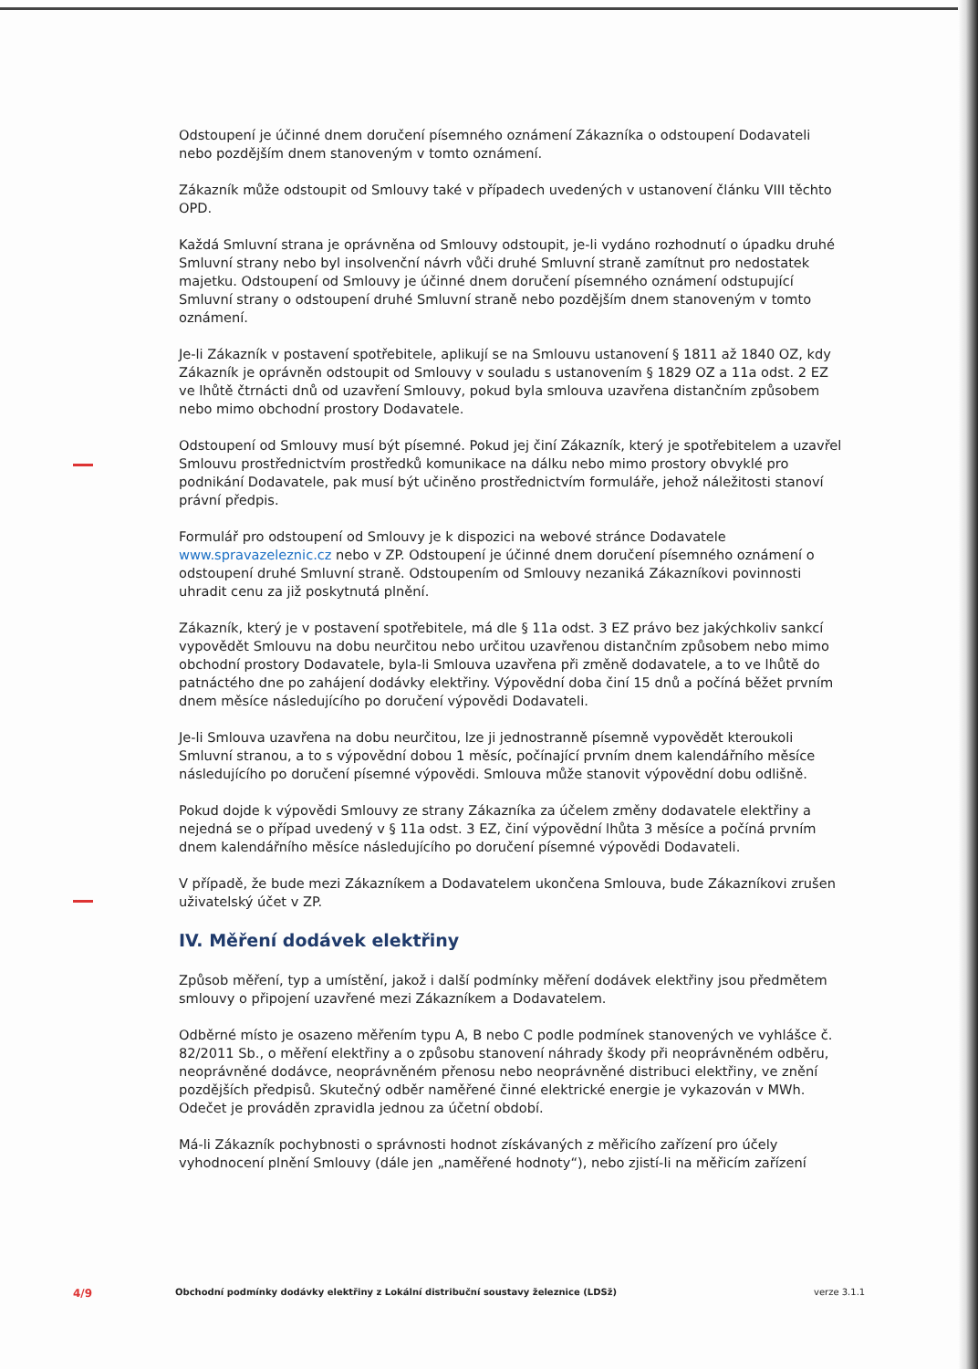Odstoupení je účinné dnem doručení písemného oznámení Zákazníka o odstoupení Dodavateli nebo pozdějším dnem stanoveným v tomto oznámení.
Zákazník může odstoupit od Smlouvy také v případech uvedených v ustanovení článku VIII těchto OPD.
Každá Smluvní strana je oprávněna od Smlouvy odstoupit, je-li vydáno rozhodnutí o úpadku druhé Smluvní strany nebo byl insolvenční návrh vůči druhé Smluvní straně zamítnut pro nedostatek majetku. Odstoupení od Smlouvy je účinné dnem doručení písemného oznámení odstupující Smluvní strany o odstoupení druhé Smluvní straně nebo pozdějším dnem stanoveným v tomto oznámení.
Je-li Zákazník v postavení spotřebitele, aplikují se na Smlouvu ustanovení § 1811 až 1840 OZ, kdy Zákazník je oprávněn odstoupit od Smlouvy v souladu s ustanovením § 1829 OZ a 11a odst. 2 EZ ve lhůtě čtrnácti dnů od uzavření Smlouvy, pokud byla smlouva uzavřena distančním způsobem nebo mimo obchodní prostory Dodavatele.
Odstoupení od Smlouvy musí být písemné. Pokud jej činí Zákazník, který je spotřebitelem a uzavřel Smlouvu prostřednictvím prostředků komunikace na dálku nebo mimo prostory obvyklé pro podnikání Dodavatele, pak musí být učiněno prostřednictvím formuláře, jehož náležitosti stanoví právní předpis.
Formulář pro odstoupení od Smlouvy je k dispozici na webové stránce Dodavatele www.spravazeleznic.cz nebo v ZP. Odstoupení je účinné dnem doručení písemného oznámení o odstoupení druhé Smluvní straně. Odstoupením od Smlouvy nezaniká Zákazníkovi povinnosti uhradit cenu za již poskytnutá plnění.
Zákazník, který je v postavení spotřebitele, má dle § 11a odst. 3 EZ právo bez jakýchkoliv sankcí vypovědět Smlouvu na dobu neurčitou nebo určitou uzavřenou distančním způsobem nebo mimo obchodní prostory Dodavatele, byla-li Smlouva uzavřena při změně dodavatele, a to ve lhůtě do patnáctého dne po zahájení dodávky elektřiny. Výpovědní doba činí 15 dnů a počíná běžet prvním dnem měsíce následujícího po doručení výpovědi Dodavateli.
Je-li Smlouva uzavřena na dobu neurčitou, lze ji jednostranně písemně vypovědět kteroukoli Smluvní stranou, a to s výpovědní dobou 1 měsíc, počínající prvním dnem kalendářního měsíce následujícího po doručení písemné výpovědi. Smlouva může stanovit výpovědní dobu odlišně.
Pokud dojde k výpovědi Smlouvy ze strany Zákazníka za účelem změny dodavatele elektřiny a nejedná se o případ uvedený v § 11a odst. 3 EZ, činí výpovědní lhůta 3 měsíce a počíná prvním dnem kalendářního měsíce následujícího po doručení písemné výpovědi Dodavateli.
V případě, že bude mezi Zákazníkem a Dodavatelem ukončena Smlouva, bude Zákazníkovi zrušen uživatelský účet v ZP.
IV. Měření dodávek elektřiny
Způsob měření, typ a umístění, jakož i další podmínky měření dodávek elektřiny jsou předmětem smlouvy o připojení uzavřené mezi Zákazníkem a Dodavatelem.
Odběrné místo je osazeno měřením typu A, B nebo C podle podmínek stanovených ve vyhlášce č. 82/2011 Sb., o měření elektřiny a o způsobu stanovení náhrady škody při neoprávněném odběru, neoprávněné dodávce, neoprávněném přenosu nebo neoprávněné distribuci elektřiny, ve znění pozdějších předpisů. Skutečný odběr naměřené činné elektrické energie je vykazován v MWh. Odečet je prováděn zpravidla jednou za účetní období.
Má-li Zákazník pochybnosti o správnosti hodnot získávaných z měřicího zařízení pro účely vyhodnocení plnění Smlouvy (dále jen „naměřené hodnoty“), nebo zjistí-li na měřicím zařízení
4/9 Obchodní podmínky dodávky elektřiny z Lokální distribuční soustavy železnice (LDSž) verze 3.1.1